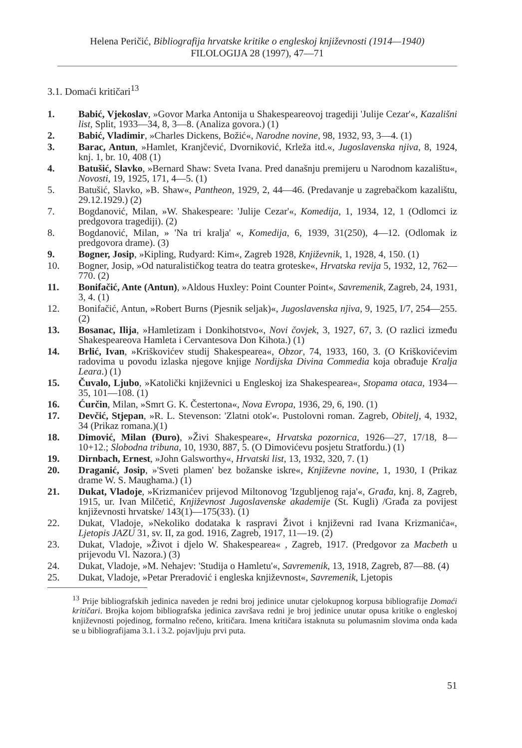Helena Peričić, Bibliografija hrvatske kritike o engleskoj književnosti (1914—1940)
FILOLOGIJA 28 (1997), 47—71
3.1. Domaći kritičari<sup>13</sup>
1. Babić, Vjekoslav, »Govor Marka Antonija u Shakespeareovoj tragediji 'Julije Cezar'«, Kazališni list, Split, 1933—34, 8, 3—8. (Analiza govora.) (1)
2. Babić, Vladimir, »Charles Dickens, Božić«, Narodne novine, 98, 1932, 93, 3—4. (1)
3. Barac, Antun, »Hamlet, Kranjčević, Dvorniković, Krleža itd.«, Jugoslavenska njiva, 8, 1924, knj. 1, br. 10, 408 (1)
4. Batušić, Slavko, »Bernard Shaw: Sveta Ivana. Pred današnju premijeru u Narodnom kazalištu«, Novosti, 19, 1925, 171, 4—5. (1)
5. Batušić, Slavko, »B. Shaw«, Pantheon, 1929, 2, 44—46. (Predavanje u zagrebačkom kazalištu, 29.12.1929.) (2)
7. Bogdanović, Milan, »W. Shakespeare: 'Julije Cezar'«, Komedija, 1, 1934, 12, 1 (Odlomci iz predgovora tragediji). (2)
8. Bogdanović, Milan, » 'Na tri kralja' «, Komedija, 6, 1939, 31(250), 4—12. (Odlomak iz predgovora drame). (3)
9. Bogner, Josip, »Kipling, Rudyard: Kim«, Zagreb 1928, Književnik, 1, 1928, 4, 150. (1)
10. Bogner, Josip, »Od naturalističkog teatra do teatra groteske«, Hrvatska revija 5, 1932, 12, 762—770. (2)
11. Bonifačić, Ante (Antun), »Aldous Huxley: Point Counter Point«, Savremenik, Zagreb, 24, 1931, 3, 4. (1)
12. Bonifačić, Antun, »Robert Burns (Pjesnik seljak)«, Jugoslavenska njiva, 9, 1925, I/7, 254—255. (2)
13. Bosanac, Ilija, »Hamletizam i Donkihotstvo«, Novi čovjek, 3, 1927, 67, 3. (O razlici između Shakespeareova Hamleta i Cervantesova Don Kihota.) (1)
14. Brlić, Ivan, »Kriškovićev studij Shakespearea«, Obzor, 74, 1933, 160, 3. (O Kriškovićevim radovima u povodu izlaska njegove knjige Nordijska Divina Commedia koja obrađuje Kralja Leara.) (1)
15. Čuvalo, Ljubo, »Katolički književnici u Engleskoj iza Shakespearea«, Stopama otaca, 1934—35, 101—108. (1)
16. Ćurčin, Milan, »Smrt G. K. Čestertona«, Nova Evropa, 1936, 29, 6, 190. (1)
17. Devčić, Stjepan, »R. L. Stevenson: 'Zlatni otok'«. Pustolovni roman. Zagreb, Obitelj, 4, 1932, 34 (Prikaz romana.)(1)
18. Dimović, Milan (Đuro), »Živi Shakespeare«, Hrvatska pozornica, 1926—27, 17/18, 8—10+12.; Slobodna tribuna, 10, 1930, 887, 5. (O Dimovićevu posjetu Stratfordu.) (1)
19. Dirnbach, Ernest, »John Galsworthy«, Hrvatski list, 13, 1932, 320, 7. (1)
20. Draganić, Josip, »'Sveti plamen' bez božanske iskre«, Književne novine, 1, 1930, I (Prikaz drame W. S. Maughama.) (1)
21. Dukat, Vladoje, »Krizmanićev prijevod Miltonovog 'Izgubljenog raja'«, Građa, knj. 8, Zagreb, 1915, ur. Ivan Milčetić, Književnost Jugoslavenske akademije (St. Kugli) /Građa za povijest književnosti hrvatske/ 143(1)—175(33). (1)
22. Dukat, Vladoje, »Nekoliko dodataka k raspravi Život i književni rad Ivana Krizmanića«, Ljetopis JAZU 31, sv. II, za god. 1916, Zagreb, 1917, 11—19. (2)
23. Dukat, Vladoje, »Život i djelo W. Shakespearea« , Zagreb, 1917. (Predgovor za Macbeth u prijevodu Vl. Nazora.) (3)
24. Dukat, Vladoje, »M. Nehajev: 'Studija o Hamletu'«, Savremenik, 13, 1918, Zagreb, 87—88. (4)
25. Dukat, Vladoje, »Petar Preradović i engleska književnost«, Savremenik, Ljetopis
<sup>13</sup> Prije bibliografskih jedinica naveden je redni broj jedinice unutar cjelokupnog korpusa bibliografije Domaći kritičari. Brojka kojom bibliografska jedinica završava redni je broj jedinice unutar opusa kritike o engleskoj književnosti pojedinog, formalno rečeno, kritičara. Imena kritičara istaknuta su polumasnim slovima onda kada se u bibliografijama 3.1. i 3.2. pojavljuju prvi puta.
51